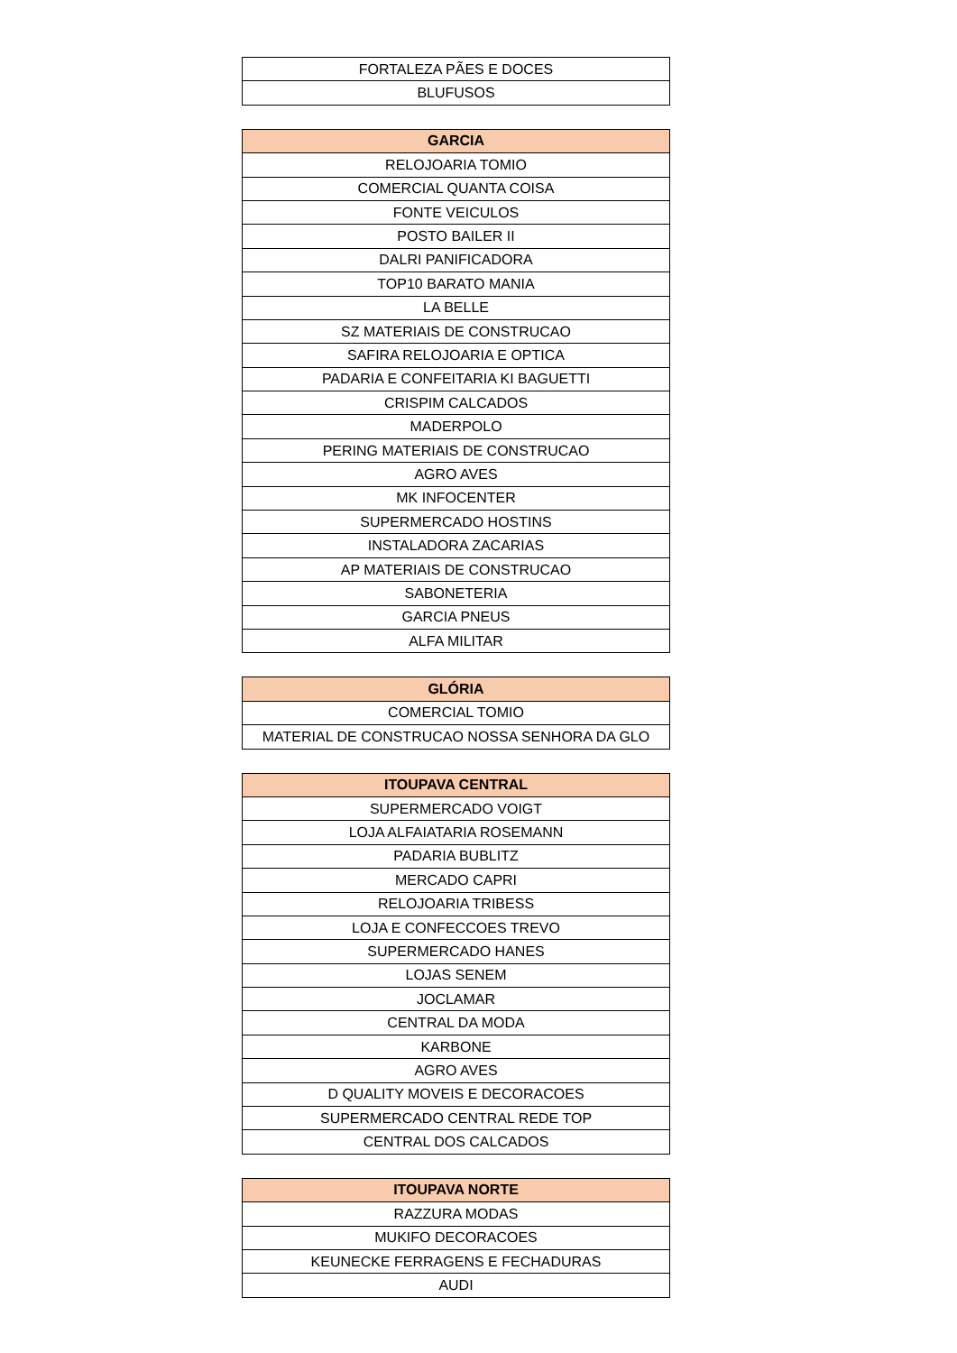| FORTALEZA PÃES E DOCES |
| BLUFUSOS |
| GARCIA |
| --- |
| RELOJOARIA TOMIO |
| COMERCIAL QUANTA COISA |
| FONTE VEICULOS |
| POSTO BAILER II |
| DALRI PANIFICADORA |
| TOP10 BARATO MANIA |
| LA BELLE |
| SZ MATERIAIS DE CONSTRUCAO |
| SAFIRA RELOJOARIA E OPTICA |
| PADARIA E CONFEITARIA KI BAGUETTI |
| CRISPIM CALCADOS |
| MADERPOLO |
| PERING MATERIAIS DE CONSTRUCAO |
| AGRO AVES |
| MK INFOCENTER |
| SUPERMERCADO HOSTINS |
| INSTALADORA ZACARIAS |
| AP MATERIAIS DE CONSTRUCAO |
| SABONETERIA |
| GARCIA PNEUS |
| ALFA MILITAR |
| GLÓRIA |
| --- |
| COMERCIAL TOMIO |
| MATERIAL DE CONSTRUCAO NOSSA SENHORA DA GLO |
| ITOUPAVA CENTRAL |
| --- |
| SUPERMERCADO VOIGT |
| LOJA ALFAIATARIA ROSEMANN |
| PADARIA BUBLITZ |
| MERCADO CAPRI |
| RELOJOARIA TRIBESS |
| LOJA E CONFECCOES TREVO |
| SUPERMERCADO HANES |
| LOJAS SENEM |
| JOCLAMAR |
| CENTRAL DA MODA |
| KARBONE |
| AGRO AVES |
| D QUALITY MOVEIS E DECORACOES |
| SUPERMERCADO CENTRAL REDE TOP |
| CENTRAL DOS CALCADOS |
| ITOUPAVA NORTE |
| --- |
| RAZZURA MODAS |
| MUKIFO DECORACOES |
| KEUNECKE FERRAGENS E FECHADURAS |
| AUDI |